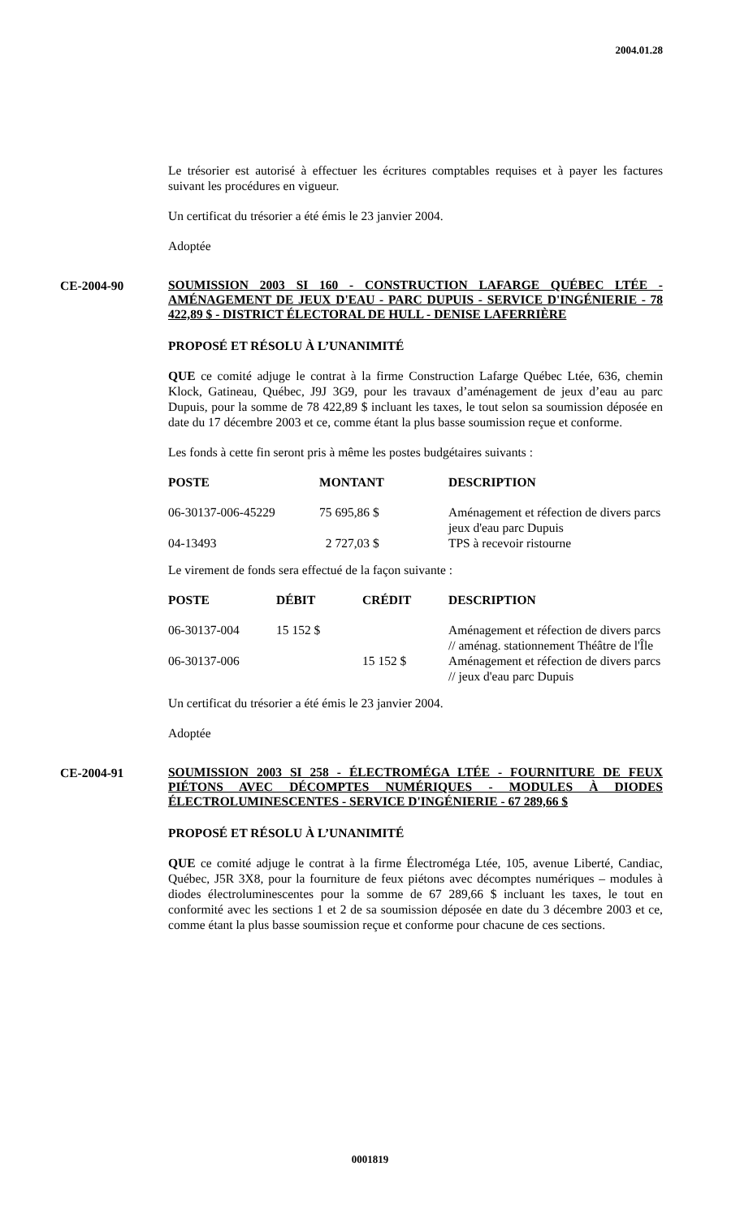2004.01.28
Le trésorier est autorisé à effectuer les écritures comptables requises et à payer les factures suivant les procédures en vigueur.
Un certificat du trésorier a été émis le 23 janvier 2004.
Adoptée
CE-2004-90
SOUMISSION 2003 SI 160 - CONSTRUCTION LAFARGE QUÉBEC LTÉE - AMÉNAGEMENT DE JEUX D'EAU - PARC DUPUIS - SERVICE D'INGÉNIERIE - 78 422,89 $ - DISTRICT ÉLECTORAL DE HULL - DENISE LAFERRIÈRE
PROPOSÉ ET RÉSOLU À L’UNANIMITÉ
QUE ce comité adjuge le contrat à la firme Construction Lafarge Québec Ltée, 636, chemin Klock, Gatineau, Québec, J9J 3G9, pour les travaux d’aménagement de jeux d’eau au parc Dupuis, pour la somme de 78 422,89 $ incluant les taxes, le tout selon sa soumission déposée en date du 17 décembre 2003 et ce, comme étant la plus basse soumission reçue et conforme.
Les fonds à cette fin seront pris à même les postes budgétaires suivants :
| POSTE | MONTANT | DESCRIPTION |
| --- | --- | --- |
| 06-30137-006-45229 | 75 695,86 $ | Aménagement et réfection de divers parcs jeux d'eau parc Dupuis |
| 04-13493 | 2 727,03 $ | TPS à recevoir ristourne |
Le virement de fonds sera effectué de la façon suivante :
| POSTE | DÉBIT | CRÉDIT | DESCRIPTION |
| --- | --- | --- | --- |
| 06-30137-004 | 15 152 $ | | Aménagement et réfection de divers parcs // aménag. stationnement Théâtre de l'Île |
| 06-30137-006 | | 15 152 $ | Aménagement et réfection de divers parcs // jeux d'eau parc Dupuis |
Un certificat du trésorier a été émis le 23 janvier 2004.
Adoptée
CE-2004-91
SOUMISSION 2003 SI 258 - ÉLECTROMÉGA LTÉE - FOURNITURE DE FEUX PIÉTONS AVEC DÉCOMPTES NUMÉRIQUES - MODULES À DIODES ÉLECTROLUMINESCENTES - SERVICE D'INGÉNIERIE - 67 289,66 $
PROPOSÉ ET RÉSOLU À L’UNANIMITÉ
QUE ce comité adjuge le contrat à la firme Électroméga Ltée, 105, avenue Liberté, Candiac, Québec, J5R 3X8, pour la fourniture de feux piétons avec décomptes numériques – modules à diodes électroluminescentes pour la somme de 67 289,66 $ incluant les taxes, le tout en conformité avec les sections 1 et 2 de sa soumission déposée en date du 3 décembre 2003 et ce, comme étant la plus basse soumission reçue et conforme pour chacune de ces sections.
0001819